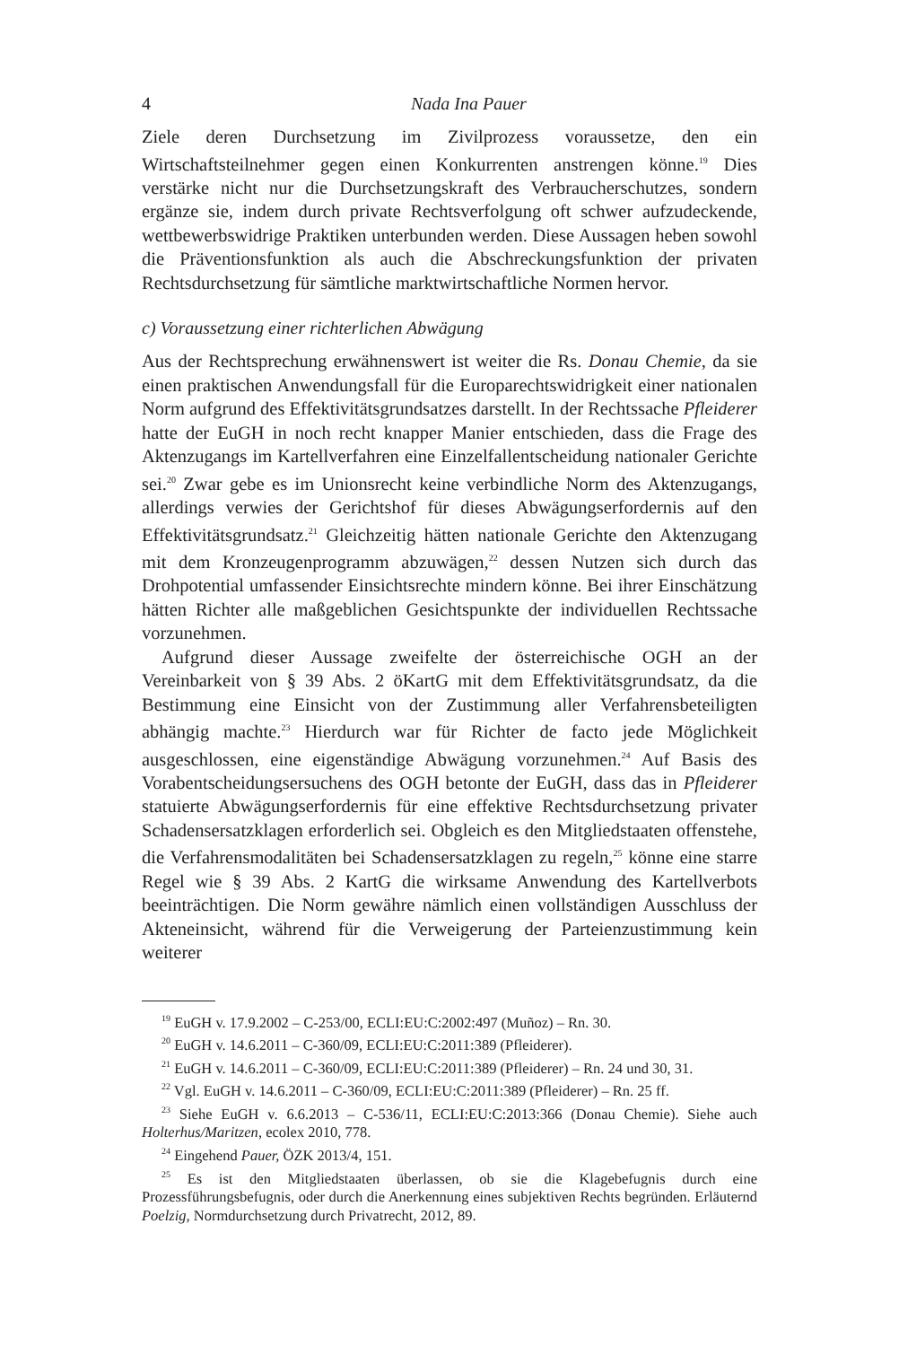4 Nada Ina Pauer
Ziele deren Durchsetzung im Zivilprozess voraussetze, den ein Wirtschaftsteilnehmer gegen einen Konkurrenten anstrengen könne.<sup>19</sup> Dies verstärke nicht nur die Durchsetzungskraft des Verbraucherschutzes, sondern ergänze sie, indem durch private Rechtsverfolgung oft schwer aufzudeckende, wettbewerbswidrige Praktiken unterbunden werden. Diese Aussagen heben sowohl die Präventionsfunktion als auch die Abschreckungsfunktion der privaten Rechtsdurchsetzung für sämtliche marktwirtschaftliche Normen hervor.
c) Voraussetzung einer richterlichen Abwägung
Aus der Rechtsprechung erwähnenswert ist weiter die Rs. Donau Chemie, da sie einen praktischen Anwendungsfall für die Europarechtswidrigkeit einer nationalen Norm aufgrund des Effektivitätsgrundsatzes darstellt. In der Rechtssache Pfleiderer hatte der EuGH in noch recht knapper Manier entschieden, dass die Frage des Aktenzugangs im Kartellverfahren eine Einzelfallentscheidung nationaler Gerichte sei.<sup>20</sup> Zwar gebe es im Unionsrecht keine verbindliche Norm des Aktenzugangs, allerdings verwies der Gerichtshof für dieses Abwägungserfordernis auf den Effektivitätsgrundsatz.<sup>21</sup> Gleichzeitig hätten nationale Gerichte den Aktenzugang mit dem Kronzeugenprogramm abzuwägen,<sup>22</sup> dessen Nutzen sich durch das Drohpotential umfassender Einsichtsrechte mindern könne. Bei ihrer Einschätzung hätten Richter alle maßgeblichen Gesichtspunkte der individuellen Rechtssache vorzunehmen.
Aufgrund dieser Aussage zweifelte der österreichische OGH an der Vereinbarkeit von § 39 Abs. 2 öKartG mit dem Effektivitätsgrundsatz, da die Bestimmung eine Einsicht von der Zustimmung aller Verfahrensbeteiligten abhängig machte.<sup>23</sup> Hierdurch war für Richter de facto jede Möglichkeit ausgeschlossen, eine eigenständige Abwägung vorzunehmen.<sup>24</sup> Auf Basis des Vorabentscheidungsersuchens des OGH betonte der EuGH, dass das in Pfleiderer statuierte Abwägungserfordernis für eine effektive Rechtsdurchsetzung privater Schadensersatzklagen erforderlich sei. Obgleich es den Mitgliedstaaten offenstehe, die Verfahrensmodalitäten bei Schadensersatzklagen zu regeln,<sup>25</sup> könne eine starre Regel wie § 39 Abs. 2 KartG die wirksame Anwendung des Kartellverbots beeinträchtigen. Die Norm gewähre nämlich einen vollständigen Ausschluss der Akteneinsicht, während für die Verweigerung der Parteienzustimmung kein weiterer
<sup>19</sup> EuGH v. 17.9.2002 – C-253/00, ECLI:EU:C:2002:497 (Muñoz) – Rn. 30.
<sup>20</sup> EuGH v. 14.6.2011 – C-360/09, ECLI:EU:C:2011:389 (Pfleiderer).
<sup>21</sup> EuGH v. 14.6.2011 – C-360/09, ECLI:EU:C:2011:389 (Pfleiderer) – Rn. 24 und 30, 31.
<sup>22</sup> Vgl. EuGH v. 14.6.2011 – C-360/09, ECLI:EU:C:2011:389 (Pfleiderer) – Rn. 25 ff.
<sup>23</sup> Siehe EuGH v. 6.6.2013 – C-536/11, ECLI:EU:C:2013:366 (Donau Chemie). Siehe auch Holterhus/Maritzen, ecolex 2010, 778.
<sup>24</sup> Eingehend Pauer, ÖZK 2013/4, 151.
<sup>25</sup> Es ist den Mitgliedstaaten überlassen, ob sie die Klagebefugnis durch eine Prozessführungsbefugnis, oder durch die Anerkennung eines subjektiven Rechts begründen. Erläuternd Poelzig, Normdurchsetzung durch Privatrecht, 2012, 89.